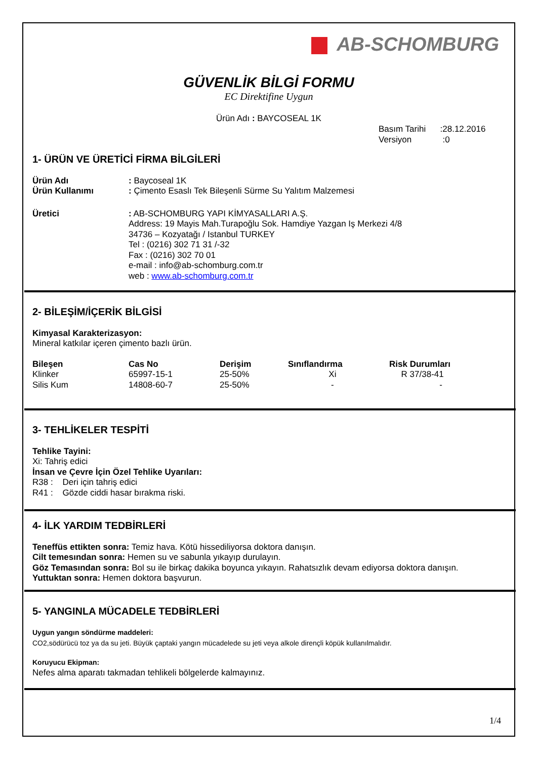AB-SCHOMBURG
GÜVENLİK BİLGİ FORMU
EC Direktifine Uygun
Ürün Adı : BAYCOSEAL 1K
Basım Tarihi :28.12.2016
Versiyon :0
1- ÜRÜN VE ÜRETİCİ FİRMA BİLGİLERİ
| Ürün Adı | : Baycoseal 1K |
| Ürün Kullanımı | : Çimento Esaslı Tek Bileşenli Sürme Su Yalıtım Malzemesi |
| Üretici | : AB-SCHOMBURG YAPI KİMYASALLARI A.Ş. Address: 19 Mayis Mah.Turapoğlu Sok. Hamdiye Yazgan Iş Merkezi 4/8 34736 – Kozyatağı / Istanbul TURKEY Tel : (0216) 302 71 31 /-32 Fax : (0216) 302 70 01 e-mail : info@ab-schomburg.com.tr web : www.ab-schomburg.com.tr |
2- BİLEŞİM/İÇERİK BİLGİSİ
Kimyasal Karakterizasyon:
Mineral katkılar içeren çimento bazlı ürün.
| Bileşen | Cas No | Derişim | Sınıflandırma | Risk Durumları |
| --- | --- | --- | --- | --- |
| Klinker | 65997-15-1 | 25-50% | Xi | R 37/38-41 |
| Silis Kum | 14808-60-7 | 25-50% | - | - |
3- TEHLİKELER TESPİTİ
Tehlike Tayini:
Xi: Tahriş edici
İnsan ve Çevre İçin Özel Tehlike Uyarıları:
R38 : Deri için tahriş edici
R41 : Gözde ciddi hasar bırakma riski.
4- İLK YARDIM TEDBİRLERİ
Teneffüs ettikten sonra: Temiz hava. Kötü hissediliyorsa doktora danışın.
Cilt temesından sonra: Hemen su ve sabunla yıkayıp durulayın.
Göz Temasından sonra: Bol su ile birkaç dakika boyunca yıkayın. Rahatsızlık devam ediyorsa doktora danışın.
Yuttuktan sonra: Hemen doktora başvurun.
5- YANGINLA MÜCADELE TEDBİRLERİ
Uygun yangın söndürme maddeleri:
CO2,södürücü toz ya da su jeti. Büyük çaptaki yangın mücadelede su jeti veya alkole dirençli köpük kullanılmalıdır.
Koruyucu Ekipman:
Nefes alma aparatı takmadan tehlikeli bölgelerde kalmayınız.
1/4